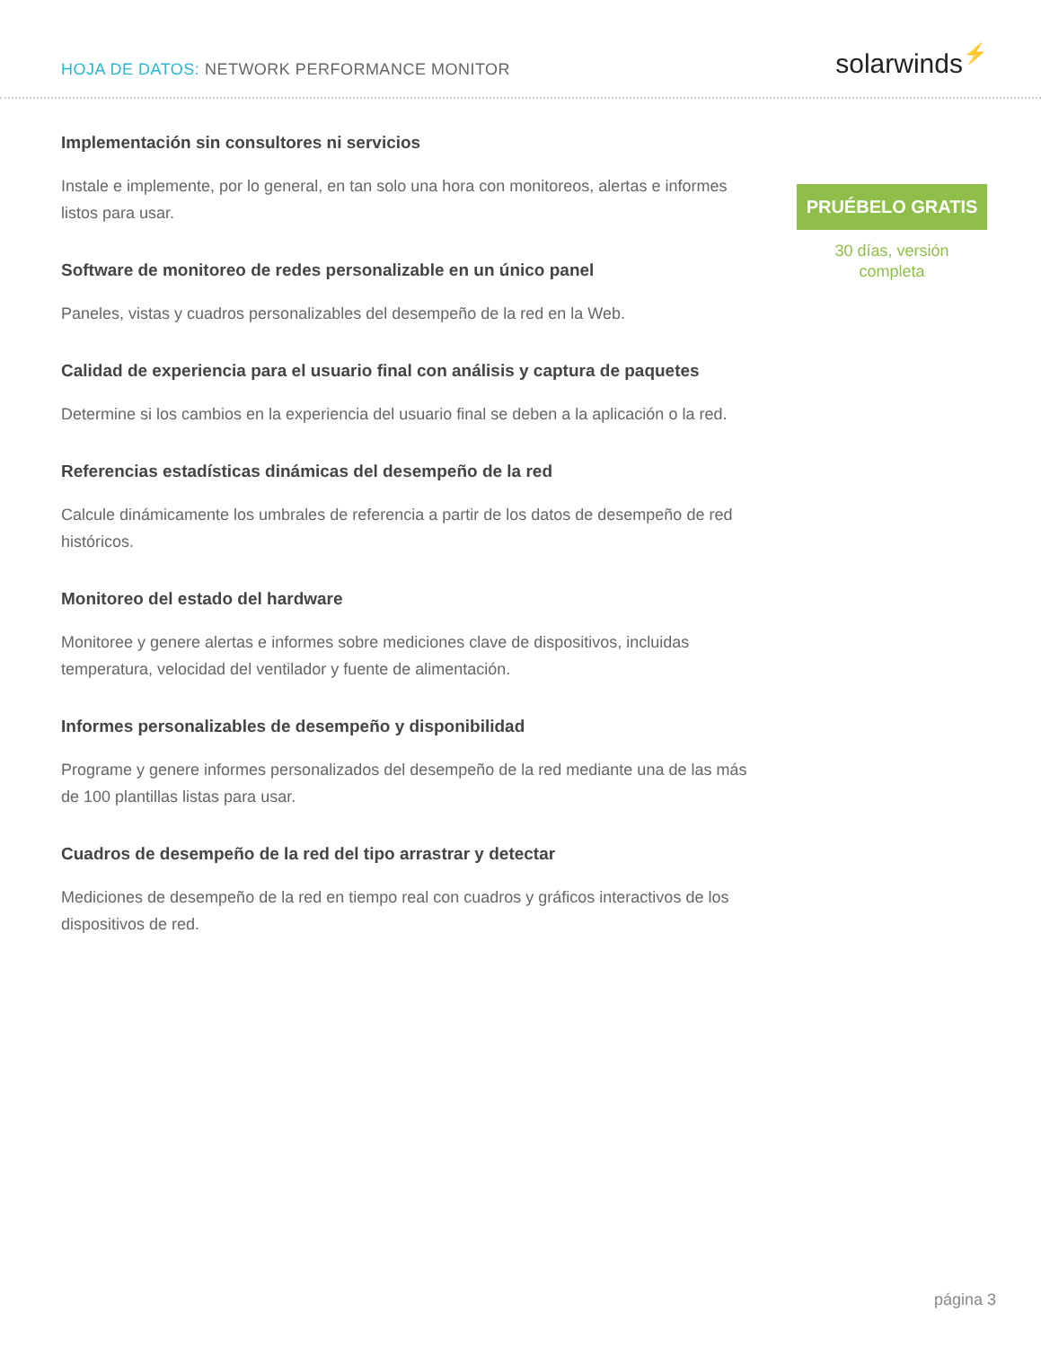HOJA DE DATOS: NETWORK PERFORMANCE MONITOR
solarwinds⚡
Implementación sin consultores ni servicios
Instale e implemente, por lo general, en tan solo una hora con monitoreos, alertas e informes listos para usar.
Software de monitoreo de redes personalizable en un único panel
Paneles, vistas y cuadros personalizables del desempeño de la red en la Web.
Calidad de experiencia para el usuario final con análisis y captura de paquetes
Determine si los cambios en la experiencia del usuario final se deben a la aplicación o la red.
Referencias estadísticas dinámicas del desempeño de la red
Calcule dinámicamente los umbrales de referencia a partir de los datos de desempeño de red históricos.
Monitoreo del estado del hardware
Monitoree y genere alertas e informes sobre mediciones clave de dispositivos, incluidas temperatura, velocidad del ventilador y fuente de alimentación.
Informes personalizables de desempeño y disponibilidad
Programe y genere informes personalizados del desempeño de la red mediante una de las más de 100 plantillas listas para usar.
Cuadros de desempeño de la red del tipo arrastrar y detectar
Mediciones de desempeño de la red en tiempo real con cuadros y gráficos interactivos de los dispositivos de red.
PRUÉBELO GRATIS
30 días, versión
completa
página 3